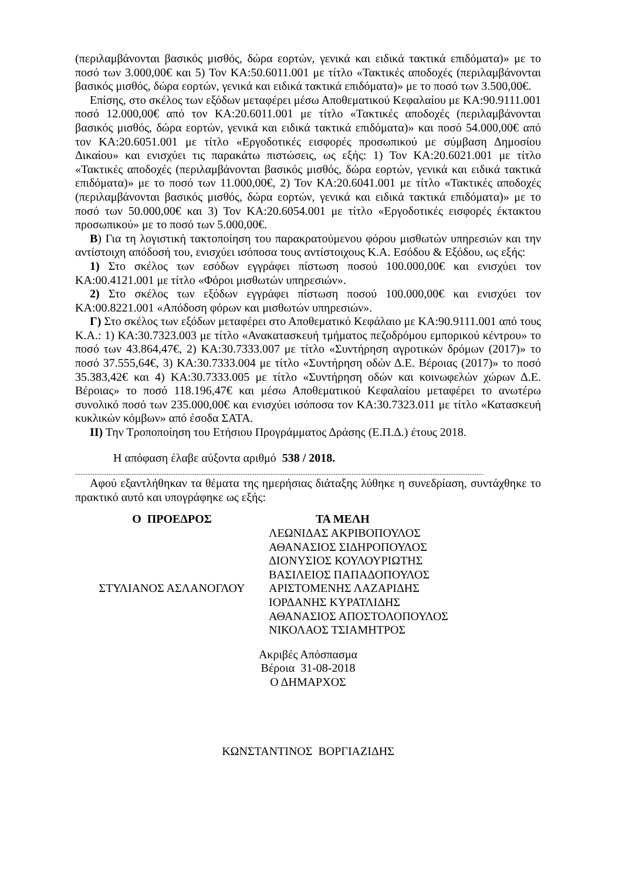(περιλαμβάνονται βασικός μισθός, δώρα εορτών, γενικά και ειδικά τακτικά επιδόματα)» με το ποσό των 3.000,00€ και 5) Τον ΚΑ:50.6011.001 με τίτλο «Τακτικές αποδοχές (περιλαμβάνονται βασικός μισθός, δώρα εορτών, γενικά και ειδικά τακτικά επιδόματα)» με το ποσό των 3.500,00€.
Επίσης, στο σκέλος των εξόδων μεταφέρει μέσω Αποθεματικού Κεφαλαίου με ΚΑ:90.9111.001 ποσό 12.000,00€ από τον ΚΑ:20.6011.001 με τίτλο «Τακτικές αποδοχές (περιλαμβάνονται βασικός μισθός, δώρα εορτών, γενικά και ειδικά τακτικά επιδόματα)» και ποσό 54.000,00€ από τον ΚΑ:20.6051.001 με τίτλο «Εργοδοτικές εισφορές προσωπικού με σύμβαση Δημοσίου Δικαίου» και ενισχύει τις παρακάτω πιστώσεις, ως εξής: 1) Τον ΚΑ:20.6021.001 με τίτλο «Τακτικές αποδοχές (περιλαμβάνονται βασικός μισθός, δώρα εορτών, γενικά και ειδικά τακτικά επιδόματα)» με το ποσό των 11.000,00€, 2) Τον ΚΑ:20.6041.001 με τίτλο «Τακτικές αποδοχές (περιλαμβάνονται βασικός μισθός, δώρα εορτών, γενικά και ειδικά τακτικά επιδόματα)» με το ποσό των 50.000,00€ και 3) Τον ΚΑ:20.6054.001 με τίτλο «Εργοδοτικές εισφορές έκτακτου προσωπικού» με το ποσό των 5.000,00€.
Β) Για τη λογιστική τακτοποίηση του παρακρατούμενου φόρου μισθωτών υπηρεσιών και την αντίστοιχη απόδοσή του, ενισχύει ισόποσα τους αντίστοιχους Κ.Α. Εσόδου & Εξόδου, ως εξής:
1) Στο σκέλος των εσόδων εγγράφει πίστωση ποσού 100.000,00€ και ενισχύει τον ΚΑ:00.4121.001 με τίτλο «Φόροι μισθωτών υπηρεσιών».
2) Στο σκέλος των εξόδων εγγράφει πίστωση ποσού 100.000,00€ και ενισχύει τον ΚΑ:00.8221.001 «Απόδοση φόρων και μισθωτών υπηρεσιών».
Γ) Στο σκέλος των εξόδων μεταφέρει στο Αποθεματικό Κεφάλαιο με ΚΑ:90.9111.001 από τους Κ.Α.: 1) ΚΑ:30.7323.003 με τίτλο «Ανακατασκευή τμήματος πεζοδρόμου εμπορικού κέντρου» το ποσό των 43.864,47€, 2) ΚΑ:30.7333.007 με τίτλο «Συντήρηση αγροτικών δρόμων (2017)» το ποσό 37.555,64€, 3) ΚΑ:30.7333.004 με τίτλο «Συντήρηση οδών Δ.Ε. Βέροιας (2017)» το ποσό 35.383,42€ και 4) ΚΑ:30.7333.005 με τίτλο «Συντήρηση οδών και κοινωφελών χώρων Δ.Ε. Βέροιας» το ποσό 118.196,47€ και μέσω Αποθεματικού Κεφαλαίου μεταφέρει το ανωτέρω συνολικό ποσό των 235.000,00€ και ενισχύει ισόποσα τον ΚΑ:30.7323.011 με τίτλο «Κατασκευή κυκλικών κόμβων» από έσοδα ΣΑΤΑ.
ΙΙ) Την Τροποποίηση του Ετήσιου Προγράμματος Δράσης (Ε.Π.Δ.) έτους 2018.
Η απόφαση έλαβε αύξοντα αριθμό 538 / 2018.
........................................................................................................................................................................................................................................
Αφού εξαντλήθηκαν τα θέματα της ημερήσιας διάταξης λύθηκε η συνεδρίαση, συντάχθηκε το πρακτικό αυτό και υπογράφηκε ως εξής:
Ο ΠΡΟΕΔΡΟΣ
ΣΤΥΛΙΑΝΟΣ ΑΣΛΑΝΟΓΛΟΥ
ΤΑ ΜΕΛΗ
ΛΕΩΝΙΔΑΣ ΑΚΡΙΒΟΠΟΥΛΟΣ
ΑΘΑΝΑΣΙΟΣ ΣΙΔΗΡΟΠΟΥΛΟΣ
ΔΙΟΝΥΣΙΟΣ ΚΟΥΛΟΥΡΙΩΤΗΣ
ΒΑΣΙΛΕΙΟΣ ΠΑΠΑΔΟΠΟΥΛΟΣ
ΑΡΙΣΤΟΜΕΝΗΣ ΛΑΖΑΡΙΔΗΣ
ΙΟΡΔΑΝΗΣ ΚΥΡΑΤΛΙΔΗΣ
ΑΘΑΝΑΣΙΟΣ ΑΠΟΣΤΟΛΟΠΟΥΛΟΣ
ΝΙΚΟΛΑΟΣ ΤΣΙΑΜΗΤΡΟΣ
Ακριβές Απόσπασμα
Βέροια 31-08-2018
Ο ΔΗΜΑΡΧΟΣ
ΚΩΝΣΤΑΝΤΙΝΟΣ ΒΟΡΓΙΑΖΙΔΗΣ